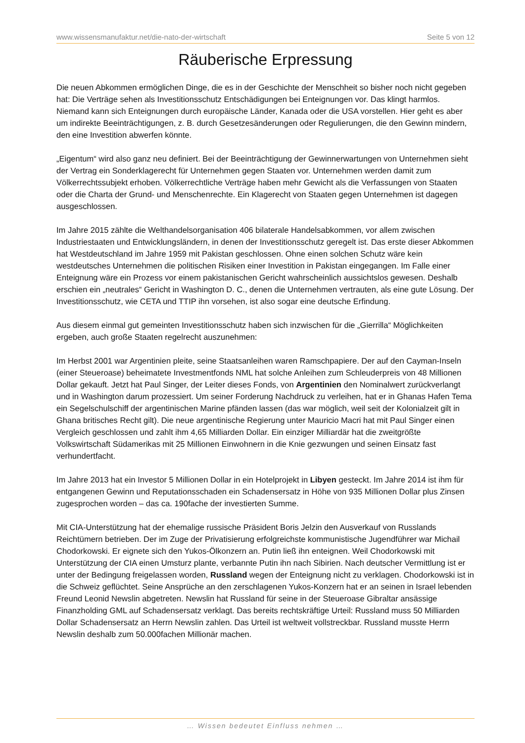www.wissensmanufaktur.net/die-nato-der-wirtschaft Seite 5 von 12
Räuberische Erpressung
Die neuen Abkommen ermöglichen Dinge, die es in der Geschichte der Menschheit so bisher noch nicht gegeben hat: Die Verträge sehen als Investitionsschutz Entschädigungen bei Enteignungen vor. Das klingt harmlos. Niemand kann sich Enteignungen durch europäische Länder, Kanada oder die USA vorstellen. Hier geht es aber um indirekte Beeinträchtigungen, z. B. durch Gesetzesänderungen oder Regulierungen, die den Gewinn mindern, den eine Investition abwerfen könnte.
„Eigentum“ wird also ganz neu definiert. Bei der Beeinträchtigung der Gewinnerwartungen von Unternehmen sieht der Vertrag ein Sonderklagerecht für Unternehmen gegen Staaten vor. Unternehmen werden damit zum Völkerrechtssubjekt erhoben. Völkerrechtliche Verträge haben mehr Gewicht als die Verfassungen von Staaten oder die Charta der Grund- und Menschenrechte. Ein Klagerecht von Staaten gegen Unternehmen ist dagegen ausgeschlossen.
Im Jahre 2015 zählte die Welthandelsorganisation 406 bilaterale Handelsabkommen, vor allem zwischen Industriestaaten und Entwicklungsländern, in denen der Investitionsschutz geregelt ist. Das erste dieser Abkommen hat Westdeutschland im Jahre 1959 mit Pakistan geschlossen. Ohne einen solchen Schutz wäre kein westdeutsches Unternehmen die politischen Risiken einer Investition in Pakistan eingegangen. Im Falle einer Enteignung wäre ein Prozess vor einem pakistanischen Gericht wahrscheinlich aussichtslos gewesen. Deshalb erschien ein „neutrales“ Gericht in Washington D. C., denen die Unternehmen vertrauten, als eine gute Lösung. Der Investitionsschutz, wie CETA und TTIP ihn vorsehen, ist also sogar eine deutsche Erfindung.
Aus diesem einmal gut gemeinten Investitionsschutz haben sich inzwischen für die „Gierrilla“ Möglichkeiten ergeben, auch große Staaten regelrecht auszunehmen:
Im Herbst 2001 war Argentinien pleite, seine Staatsanleihen waren Ramschpapiere. Der auf den Cayman-Inseln (einer Steueroase) beheimatete Investmentfonds NML hat solche Anleihen zum Schleuderpreis von 48 Millionen Dollar gekauft. Jetzt hat Paul Singer, der Leiter dieses Fonds, von Argentinien den Nominalwert zurückverlangt und in Washington darum prozessiert. Um seiner Forderung Nachdruck zu verleihen, hat er in Ghanas Hafen Tema ein Segelschulschiff der argentinischen Marine pfänden lassen (das war möglich, weil seit der Kolonialzeit gilt in Ghana britisches Recht gilt). Die neue argentinische Regierung unter Mauricio Macri hat mit Paul Singer einen Vergleich geschlossen und zahlt ihm 4,65 Milliarden Dollar. Ein einziger Milliardär hat die zweitgrößte Volkswirtschaft Südamerikas mit 25 Millionen Einwohnern in die Knie gezwungen und seinen Einsatz fast verhundertfacht.
Im Jahre 2013 hat ein Investor 5 Millionen Dollar in ein Hotelprojekt in Libyen gesteckt. Im Jahre 2014 ist ihm für entgangenen Gewinn und Reputationsschaden ein Schadensersatz in Höhe von 935 Millionen Dollar plus Zinsen zugesprochen worden – das ca. 190fache der investierten Summe.
Mit CIA-Unterstützung hat der ehemalige russische Präsident Boris Jelzin den Ausverkauf von Russlands Reichtümern betrieben. Der im Zuge der Privatisierung erfolgreichste kommunistische Jugendführer war Michail Chodorkowski. Er eignete sich den Yukos-Ölkonzern an. Putin ließ ihn enteignen. Weil Chodorkowski mit Unterstützung der CIA einen Umsturz plante, verbannte Putin ihn nach Sibirien. Nach deutscher Vermittlung ist er unter der Bedingung freigelassen worden, Russland wegen der Enteignung nicht zu verklagen. Chodorkowski ist in die Schweiz geflüchtet. Seine Ansprüche an den zerschlagenen Yukos-Konzern hat er an seinen in Israel lebenden Freund Leonid Newslin abgetreten. Newslin hat Russland für seine in der Steueroase Gibraltar ansässige Finanzholding GML auf Schadensersatz verklagt. Das bereits rechtskräftige Urteil: Russland muss 50 Milliarden Dollar Schadensersatz an Herrn Newslin zahlen. Das Urteil ist weltweit vollstreckbar. Russland musste Herrn Newslin deshalb zum 50.000fachen Millionär machen.
… Wissen bedeutet Einfluss nehmen …